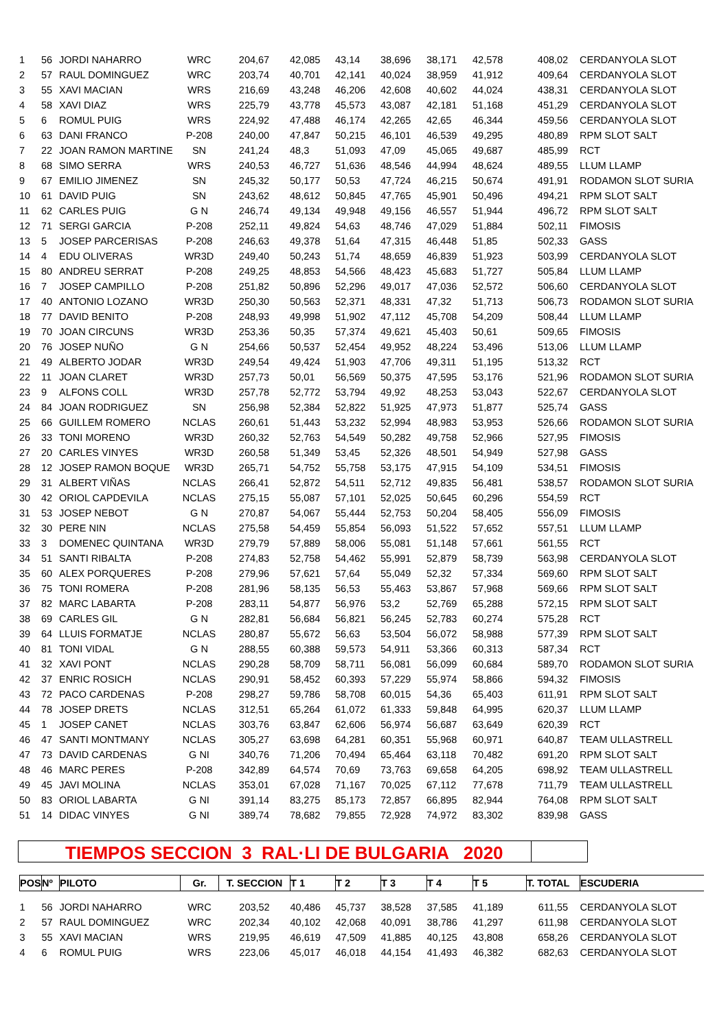| 1 | 56 | JORDI NAHARRO | WRC | 204,67 | 42,085 | 43,14 | 38,696 | 38,171 | 42,578 | 408,02 | CERDANYOLA SLOT |
| 2 | 57 | RAUL DOMINGUEZ | WRC | 203,74 | 40,701 | 42,141 | 40,024 | 38,959 | 41,912 | 409,64 | CERDANYOLA SLOT |
| 3 | 55 | XAVI MACIAN | WRS | 216,69 | 43,248 | 46,206 | 42,608 | 40,602 | 44,024 | 438,31 | CERDANYOLA SLOT |
| 4 | 58 | XAVI DIAZ | WRS | 225,79 | 43,778 | 45,573 | 43,087 | 42,181 | 51,168 | 451,29 | CERDANYOLA SLOT |
| 5 | 6 | ROMUL PUIG | WRS | 224,92 | 47,488 | 46,174 | 42,265 | 42,65 | 46,344 | 459,56 | CERDANYOLA SLOT |
| 6 | 63 | DANI FRANCO | P-208 | 240,00 | 47,847 | 50,215 | 46,101 | 46,539 | 49,295 | 480,89 | RPM SLOT SALT |
| 7 | 22 | JOAN RAMON MARTINE | SN | 241,24 | 48,3 | 51,093 | 47,09 | 45,065 | 49,687 | 485,99 | RCT |
| 8 | 68 | SIMO SERRA | WRS | 240,53 | 46,727 | 51,636 | 48,546 | 44,994 | 48,624 | 489,55 | LLUM LLAMP |
| 9 | 67 | EMILIO JIMENEZ | SN | 245,32 | 50,177 | 50,53 | 47,724 | 46,215 | 50,674 | 491,91 | RODAMON SLOT SURIA |
| 10 | 61 | DAVID PUIG | SN | 243,62 | 48,612 | 50,845 | 47,765 | 45,901 | 50,496 | 494,21 | RPM SLOT SALT |
| 11 | 62 | CARLES PUIG | G N | 246,74 | 49,134 | 49,948 | 49,156 | 46,557 | 51,944 | 496,72 | RPM SLOT SALT |
| 12 | 71 | SERGI GARCIA | P-208 | 252,11 | 49,824 | 54,63 | 48,746 | 47,029 | 51,884 | 502,11 | FIMOSIS |
| 13 | 5 | JOSEP PARCERISAS | P-208 | 246,63 | 49,378 | 51,64 | 47,315 | 46,448 | 51,85 | 502,33 | GASS |
| 14 | 4 | EDU OLIVERAS | WR3D | 249,40 | 50,243 | 51,74 | 48,659 | 46,839 | 51,923 | 503,99 | CERDANYOLA SLOT |
| 15 | 80 | ANDREU SERRAT | P-208 | 249,25 | 48,853 | 54,566 | 48,423 | 45,683 | 51,727 | 505,84 | LLUM LLAMP |
| 16 | 7 | JOSEP CAMPILLO | P-208 | 251,82 | 50,896 | 52,296 | 49,017 | 47,036 | 52,572 | 506,60 | CERDANYOLA SLOT |
| 17 | 40 | ANTONIO LOZANO | WR3D | 250,30 | 50,563 | 52,371 | 48,331 | 47,32 | 51,713 | 506,73 | RODAMON SLOT SURIA |
| 18 | 77 | DAVID BENITO | P-208 | 248,93 | 49,998 | 51,902 | 47,112 | 45,708 | 54,209 | 508,44 | LLUM LLAMP |
| 19 | 70 | JOAN CIRCUNS | WR3D | 253,36 | 50,35 | 57,374 | 49,621 | 45,403 | 50,61 | 509,65 | FIMOSIS |
| 20 | 76 | JOSEP NUÑO | G N | 254,66 | 50,537 | 52,454 | 49,952 | 48,224 | 53,496 | 513,06 | LLUM LLAMP |
| 21 | 49 | ALBERTO JODAR | WR3D | 249,54 | 49,424 | 51,903 | 47,706 | 49,311 | 51,195 | 513,32 | RCT |
| 22 | 11 | JOAN CLARET | WR3D | 257,73 | 50,01 | 56,569 | 50,375 | 47,595 | 53,176 | 521,96 | RODAMON SLOT SURIA |
| 23 | 9 | ALFONS COLL | WR3D | 257,78 | 52,772 | 53,794 | 49,92 | 48,253 | 53,043 | 522,67 | CERDANYOLA SLOT |
| 24 | 84 | JOAN RODRIGUEZ | SN | 256,98 | 52,384 | 52,822 | 51,925 | 47,973 | 51,877 | 525,74 | GASS |
| 25 | 66 | GUILLEM ROMERO | NCLAS | 260,61 | 51,443 | 53,232 | 52,994 | 48,983 | 53,953 | 526,66 | RODAMON SLOT SURIA |
| 26 | 33 | TONI MORENO | WR3D | 260,32 | 52,763 | 54,549 | 50,282 | 49,758 | 52,966 | 527,95 | FIMOSIS |
| 27 | 20 | CARLES VINYES | WR3D | 260,58 | 51,349 | 53,45 | 52,326 | 48,501 | 54,949 | 527,98 | GASS |
| 28 | 12 | JOSEP RAMON BOQUE | WR3D | 265,71 | 54,752 | 55,758 | 53,175 | 47,915 | 54,109 | 534,51 | FIMOSIS |
| 29 | 31 | ALBERT VIÑAS | NCLAS | 266,41 | 52,872 | 54,511 | 52,712 | 49,835 | 56,481 | 538,57 | RODAMON SLOT SURIA |
| 30 | 42 | ORIOL CAPDEVILA | NCLAS | 275,15 | 55,087 | 57,101 | 52,025 | 50,645 | 60,296 | 554,59 | RCT |
| 31 | 53 | JOSEP NEBOT | G N | 270,87 | 54,067 | 55,444 | 52,753 | 50,204 | 58,405 | 556,09 | FIMOSIS |
| 32 | 30 | PERE NIN | NCLAS | 275,58 | 54,459 | 55,854 | 56,093 | 51,522 | 57,652 | 557,51 | LLUM LLAMP |
| 33 | 3 | DOMENEC QUINTANA | WR3D | 279,79 | 57,889 | 58,006 | 55,081 | 51,148 | 57,661 | 561,55 | RCT |
| 34 | 51 | SANTI RIBALTA | P-208 | 274,83 | 52,758 | 54,462 | 55,991 | 52,879 | 58,739 | 563,98 | CERDANYOLA SLOT |
| 35 | 60 | ALEX PORQUERES | P-208 | 279,96 | 57,621 | 57,64 | 55,049 | 52,32 | 57,334 | 569,60 | RPM SLOT SALT |
| 36 | 75 | TONI ROMERA | P-208 | 281,96 | 58,135 | 56,53 | 55,463 | 53,867 | 57,968 | 569,66 | RPM SLOT SALT |
| 37 | 82 | MARC LABARTA | P-208 | 283,11 | 54,877 | 56,976 | 53,2 | 52,769 | 65,288 | 572,15 | RPM SLOT SALT |
| 38 | 69 | CARLES GIL | G N | 282,81 | 56,684 | 56,821 | 56,245 | 52,783 | 60,274 | 575,28 | RCT |
| 39 | 64 | LLUIS FORMATJE | NCLAS | 280,87 | 55,672 | 56,63 | 53,504 | 56,072 | 58,988 | 577,39 | RPM SLOT SALT |
| 40 | 81 | TONI VIDAL | G N | 288,55 | 60,388 | 59,573 | 54,911 | 53,366 | 60,313 | 587,34 | RCT |
| 41 | 32 | XAVI PONT | NCLAS | 290,28 | 58,709 | 58,711 | 56,081 | 56,099 | 60,684 | 589,70 | RODAMON SLOT SURIA |
| 42 | 37 | ENRIC ROSICH | NCLAS | 290,91 | 58,452 | 60,393 | 57,229 | 55,974 | 58,866 | 594,32 | FIMOSIS |
| 43 | 72 | PACO CARDENAS | P-208 | 298,27 | 59,786 | 58,708 | 60,015 | 54,36 | 65,403 | 611,91 | RPM SLOT SALT |
| 44 | 78 | JOSEP DRETS | NCLAS | 312,51 | 65,264 | 61,072 | 61,333 | 59,848 | 64,995 | 620,37 | LLUM LLAMP |
| 45 | 1 | JOSEP CANET | NCLAS | 303,76 | 63,847 | 62,606 | 56,974 | 56,687 | 63,649 | 620,39 | RCT |
| 46 | 47 | SANTI MONTMANY | NCLAS | 305,27 | 63,698 | 64,281 | 60,351 | 55,968 | 60,971 | 640,87 | TEAM ULLASTRELL |
| 47 | 73 | DAVID CARDENAS | G NI | 340,76 | 71,206 | 70,494 | 65,464 | 63,118 | 70,482 | 691,20 | RPM SLOT SALT |
| 48 | 46 | MARC PERES | P-208 | 342,89 | 64,574 | 70,69 | 73,763 | 69,658 | 64,205 | 698,92 | TEAM ULLASTRELL |
| 49 | 45 | JAVI MOLINA | NCLAS | 353,01 | 67,028 | 71,167 | 70,025 | 67,112 | 77,678 | 711,79 | TEAM ULLASTRELL |
| 50 | 83 | ORIOL LABARTA | G NI | 391,14 | 83,275 | 85,173 | 72,857 | 66,895 | 82,944 | 764,08 | RPM SLOT SALT |
| 51 | 14 | DIDAC VINYES | G NI | 389,74 | 78,682 | 79,855 | 72,928 | 74,972 | 83,302 | 839,98 | GASS |
TIEMPOS SECCION 3 RAL·LI DE BULGARIA 2020
| POS | Nº | PILOTO | Gr. | T. SECCION | T 1 | T 2 | T 3 | T 4 | T 5 | T. TOTAL | ESCUDERIA |
| --- | --- | --- | --- | --- | --- | --- | --- | --- | --- | --- | --- |
| 1 | 56 | JORDI NAHARRO | WRC | 203,52 | 40,486 | 45,737 | 38,528 | 37,585 | 41,189 | 611,55 | CERDANYOLA SLOT |
| 2 | 57 | RAUL DOMINGUEZ | WRC | 202,34 | 40,102 | 42,068 | 40,091 | 38,786 | 41,297 | 611,98 | CERDANYOLA SLOT |
| 3 | 55 | XAVI MACIAN | WRS | 219,95 | 46,619 | 47,509 | 41,885 | 40,125 | 43,808 | 658,26 | CERDANYOLA SLOT |
| 4 | 6 | ROMUL PUIG | WRS | 223,06 | 45,017 | 46,018 | 44,154 | 41,493 | 46,382 | 682,63 | CERDANYOLA SLOT |